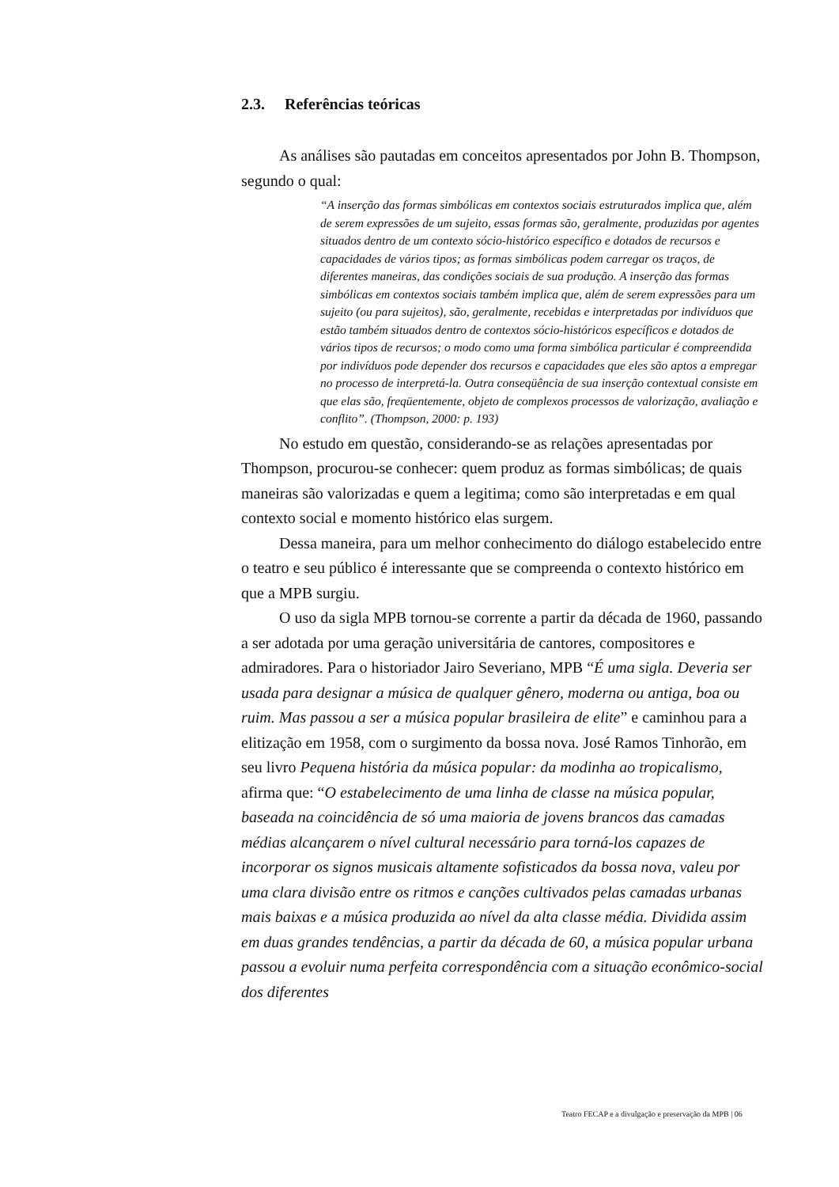2.3. Referências teóricas
As análises são pautadas em conceitos apresentados por John B. Thompson, segundo o qual:
“A inserção das formas simbólicas em contextos sociais estruturados implica que, além de serem expressões de um sujeito, essas formas são, geralmente, produzidas por agentes situados dentro de um contexto sócio-histórico específico e dotados de recursos e capacidades de vários tipos; as formas simbólicas podem carregar os traços, de diferentes maneiras, das condições sociais de sua produção. A inserção das formas simbólicas em contextos sociais também implica que, além de serem expressões para um sujeito (ou para sujeitos), são, geralmente, recebidas e interpretadas por indivíduos que estão também situados dentro de contextos sócio-históricos específicos e dotados de vários tipos de recursos; o modo como uma forma simbólica particular é compreendida por indivíduos pode depender dos recursos e capacidades que eles são aptos a empregar no processo de interpretá-la. Outra conseqüência de sua inserção contextual consiste em que elas são, freqüentemente, objeto de complexos processos de valorização, avaliação e conflito”. (Thompson, 2000: p. 193)
No estudo em questão, considerando-se as relações apresentadas por Thompson, procurou-se conhecer: quem produz as formas simbólicas; de quais maneiras são valorizadas e quem a legitima; como são interpretadas e em qual contexto social e momento histórico elas surgem.
Dessa maneira, para um melhor conhecimento do diálogo estabelecido entre o teatro e seu público é interessante que se compreenda o contexto histórico em que a MPB surgiu.
O uso da sigla MPB tornou-se corrente a partir da década de 1960, passando a ser adotada por uma geração universitária de cantores, compositores e admiradores. Para o historiador Jairo Severiano, MPB “É uma sigla. Deveria ser usada para designar a música de qualquer gênero, moderna ou antiga, boa ou ruim. Mas passou a ser a música popular brasileira de elite” e caminhou para a elitização em 1958, com o surgimento da bossa nova. José Ramos Tinhorão, em seu livro Pequena história da música popular: da modinha ao tropicalismo, afirma que: “O estabelecimento de uma linha de classe na música popular, baseada na coincidência de só uma maioria de jovens brancos das camadas médias alcançarem o nível cultural necessário para torná-los capazes de incorporar os signos musicais altamente sofisticados da bossa nova, valeu por uma clara divisão entre os ritmos e canções cultivados pelas camadas urbanas mais baixas e a música produzida ao nível da alta classe média. Dividida assim em duas grandes tendências, a partir da década de 60, a música popular urbana passou a evoluir numa perfeita correspondência com a situação econômico-social dos diferentes
Teatro FECAP e a divulgação e preservação da MPB | 06